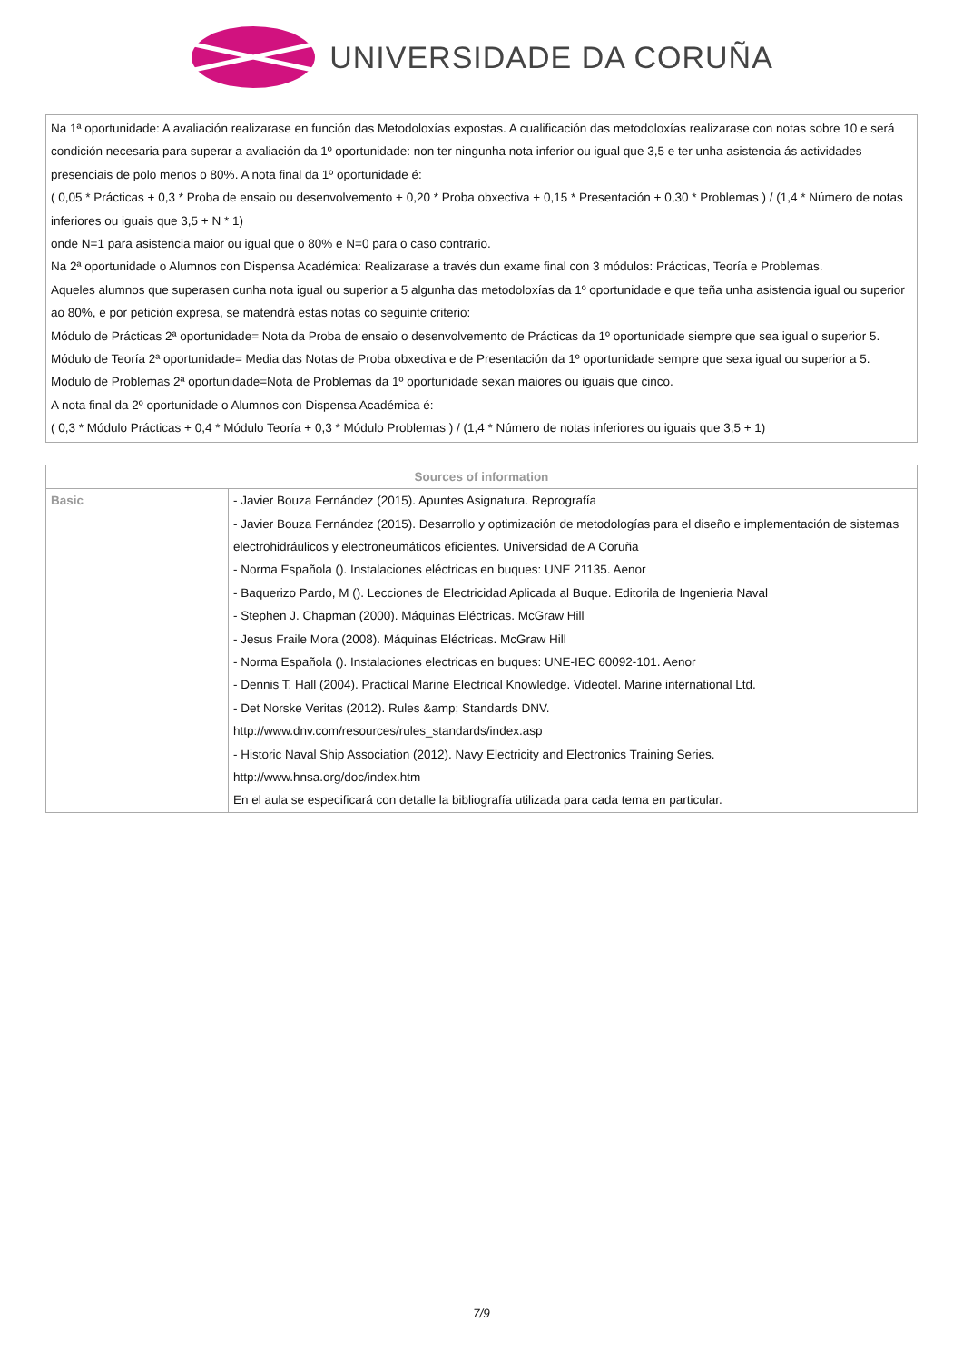UNIVERSIDADE DA CORUÑA
Na 1ª oportunidade: A avaliación realizarase en función das Metodoloxías expostas. A cualificación das metodoloxías realizarase con notas sobre 10 e será condición necesaria para superar a avaliación da 1º oportunidade: non ter ningunha nota inferior ou igual que 3,5 e ter unha asistencia ás actividades presenciais de polo menos o 80%. A nota final da 1º oportunidade é:
( 0,05 * Prácticas + 0,3 * Proba de ensaio ou desenvolvemento + 0,20 * Proba obxectiva + 0,15 * Presentación + 0,30 * Problemas ) / (1,4 * Número de notas inferiores ou iguais que 3,5 + N * 1)
onde N=1 para asistencia maior ou igual que o 80% e N=0 para o caso contrario.
Na 2ª oportunidade o Alumnos con Dispensa Académica: Realizarase a través dun exame final con 3 módulos: Prácticas, Teoría e Problemas.
Aqueles alumnos que superasen cunha nota igual ou superior a 5 algunha das metodoloxías da 1º oportunidade e que teña unha asistencia igual ou superior ao 80%, e por petición expresa, se matendrá estas notas co seguinte criterio:
Módulo de Prácticas 2ª oportunidade= Nota da Proba de ensaio o desenvolvemento de Prácticas da 1º oportunidade siempre que sea igual o superior 5.
Módulo de Teoría 2ª oportunidade= Media das Notas de Proba obxectiva e de Presentación da 1º oportunidade sempre que sexa igual ou superior a 5.
Modulo de Problemas 2ª oportunidade=Nota de Problemas da 1º oportunidade sexan maiores ou iguais que cinco.
A nota final da 2º oportunidade o Alumnos con Dispensa Académica é:
( 0,3 * Módulo Prácticas + 0,4 * Módulo Teoría + 0,3 * Módulo Problemas ) / (1,4 * Número de notas inferiores ou iguais que 3,5 + 1)
| Sources of information | |
| --- | --- |
| Basic | - Javier Bouza Fernández (2015). Apuntes Asignatura. Reprografía - Javier Bouza Fernández (2015). Desarrollo y optimización de metodologías para el diseño e implementación de sistemas electrohidráulicos y electroneumáticos eficientes. Universidad de A Coruña - Norma Española (). Instalaciones eléctricas en buques: UNE 21135. Aenor - Baquerizo Pardo, M (). Lecciones de Electricidad Aplicada al Buque. Editorila de Ingenieria Naval - Stephen J. Chapman (2000). Máquinas Eléctricas. McGraw Hill - Jesus Fraile Mora (2008). Máquinas Eléctricas. McGraw Hill - Norma Española (). Instalaciones electricas en buques: UNE-IEC 60092-101. Aenor - Dennis T. Hall (2004). Practical Marine Electrical Knowledge. Videotel. Marine international Ltd. - Det Norske Veritas (2012). Rules &amp; Standards DNV. http://www.dnv.com/resources/rules_standards/index.asp - Historic Naval Ship Association (2012). Navy Electricity and Electronics Training Series. http://www.hnsa.org/doc/index.htm En el aula se especificará con detalle la bibliografía utilizada para cada tema en particular. |
7/9